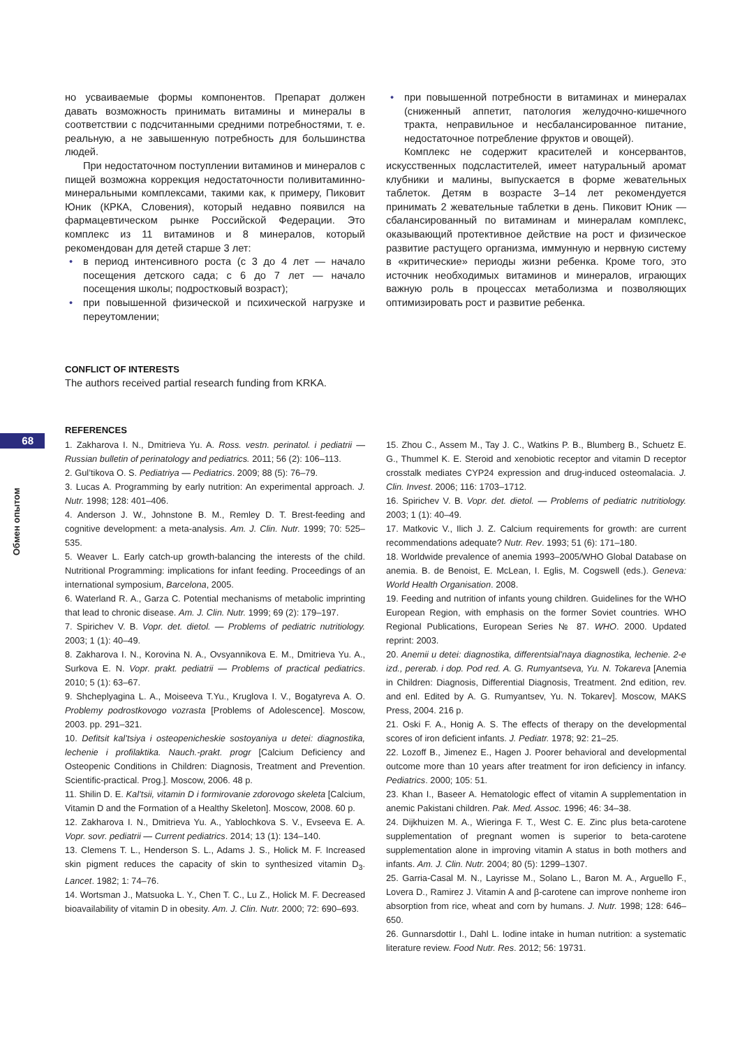68
Обмен опытом
но усваиваемые формы компонентов. Препарат должен давать возможность принимать витамины и минералы в соответствии с подсчитанными средними потребностями, т. е. реальную, а не завышенную потребность для большинства людей.
При недостаточном поступлении витаминов и минералов с пищей возможна коррекция недостаточности поливитаминно-минеральными комплексами, такими как, к примеру, Пиковит Юник (КРКА, Словения), который недавно появился на фармацевтическом рынке Российской Федерации. Это комплекс из 11 витаминов и 8 минералов, который рекомендован для детей старше 3 лет:
• в период интенсивного роста (с 3 до 4 лет — начало посещения детского сада; с 6 до 7 лет — начало посещения школы; подростковый возраст);
• при повышенной физической и психической нагрузке и переутомлении;
• при повышенной потребности в витаминах и минералах (сниженный аппетит, патология желудочно-кишечного тракта, неправильное и несбалансированное питание, недостаточное потребление фруктов и овощей).
Комплекс не содержит красителей и консервантов, искусственных подсластителей, имеет натуральный аромат клубники и малины, выпускается в форме жевательных таблеток. Детям в возрасте 3–14 лет рекомендуется принимать 2 жевательные таблетки в день. Пиковит Юник — сбалансированный по витаминам и минералам комплекс, оказывающий протективное действие на рост и физическое развитие растущего организма, иммунную и нервную систему в «критические» периоды жизни ребенка. Кроме того, это источник необходимых витаминов и минералов, играющих важную роль в процессах метаболизма и позволяющих оптимизировать рост и развитие ребенка.
CONFLICT OF INTERESTS
The authors received partial research funding from KRKA.
REFERENCES
1. Zakharova I. N., Dmitrieva Yu. A. Ross. vestn. perinatol. i pediatrii — Russian bulletin of perinatology and pediatrics. 2011; 56 (2): 106–113.
2. Gul’tikova O. S. Pediatriya — Pediatrics. 2009; 88 (5): 76–79.
3. Lucas A. Programming by early nutrition: An experimental approach. J. Nutr. 1998; 128: 401–406.
4. Anderson J. W., Johnstone B. M., Remley D. T. Brest-feeding and cognitive development: a meta-analysis. Am. J. Clin. Nutr. 1999; 70: 525–535.
5. Weaver L. Early catch-up growth-balancing the interests of the child. Nutritional Programming: implications for infant feeding. Proceedings of an international symposium, Barcelona, 2005.
6. Waterland R. A., Garza C. Potential mechanisms of metabolic imprinting that lead to chronic disease. Am. J. Clin. Nutr. 1999; 69 (2): 179–197.
7. Spirichev V. B. Vopr. det. dietol. — Problems of pediatric nutritiology. 2003; 1 (1): 40–49.
8. Zakharova I. N., Korovina N. A., Ovsyannikova E. M., Dmitrieva Yu. A., Surkova E. N. Vopr. prakt. pediatrii — Problems of practical pediatrics. 2010; 5 (1): 63–67.
9. Shcheplyagina L. A., Moiseeva T.Yu., Kruglova I. V., Bogatyreva A. O. Problemy podrostkovogo vozrasta [Problems of Adolescence]. Moscow, 2003. pp. 291–321.
10. Defitsit kal’tsiya i osteopenicheskie sostoyaniya u detei: diagnostika, lechenie i profilaktika. Nauch.-prakt. progr [Calcium Deficiency and Osteopenic Conditions in Children: Diagnosis, Treatment and Prevention. Scientific-practical. Prog.]. Moscow, 2006. 48 p.
11. Shilin D. E. Kal’tsii, vitamin D i formirovanie zdorovogo skeleta [Calcium, Vitamin D and the Formation of a Healthy Skeleton]. Moscow, 2008. 60 p.
12. Zakharova I. N., Dmitrieva Yu. A., Yablochkova S. V., Evseeva E. A. Vopr. sovr. pediatrii — Current pediatrics. 2014; 13 (1): 134–140.
13. Clemens T. L., Henderson S. L., Adams J. S., Holick M. F. Increased skin pigment reduces the capacity of skin to synthesized vitamin D<sub>3</sub>. Lancet. 1982; 1: 74–76.
14. Wortsman J., Matsuoka L. Y., Chen T. C., Lu Z., Holick M. F. Decreased bioavailability of vitamin D in obesity. Am. J. Clin. Nutr. 2000; 72: 690–693.
15. Zhou C., Assem M., Tay J. C., Watkins P. B., Blumberg B., Schuetz E. G., Thummel K. E. Steroid and xenobiotic receptor and vitamin D receptor crosstalk mediates CYP24 expression and drug-induced osteomalacia. J. Clin. Invest. 2006; 116: 1703–1712.
16. Spirichev V. B. Vopr. det. dietol. — Problems of pediatric nutritiology. 2003; 1 (1): 40–49.
17. Matkovic V., Ilich J. Z. Calcium requirements for growth: are current recommendations adequate? Nutr. Rev. 1993; 51 (6): 171–180.
18. Worldwide prevalence of anemia 1993–2005/WHO Global Database on anemia. B. de Benoist, E. McLean, I. Eglis, M. Cogswell (eds.). Geneva: World Health Organisation. 2008.
19. Feeding and nutrition of infants young children. Guidelines for the WHO European Region, with emphasis on the former Soviet countries. WHO Regional Publications, European Series № 87. WHO. 2000. Updated reprint: 2003.
20. Anemii u detei: diagnostika, differentsial’naya diagnostika, lechenie. 2-e izd., pererab. i dop. Pod red. A. G. Rumyantseva, Yu. N. Tokareva [Anemia in Children: Diagnosis, Differential Diagnosis, Treatment. 2nd edition, rev. and enl. Edited by A. G. Rumyantsev, Yu. N. Tokarev]. Moscow, MAKS Press, 2004. 216 p.
21. Oski F. A., Honig A. S. The effects of therapy on the developmental scores of iron deficient infants. J. Pediatr. 1978; 92: 21–25.
22. Lozoff B., Jimenez E., Hagen J. Poorer behavioral and developmental outcome more than 10 years after treatment for iron deficiency in infancy. Pediatrics. 2000; 105: 51.
23. Khan I., Baseer A. Hematologic effect of vitamin A supplementation in anemic Pakistani children. Pak. Med. Assoc. 1996; 46: 34–38.
24. Dijkhuizen M. A., Wieringa F. T., West C. E. Zinc plus beta-carotene supplementation of pregnant women is superior to beta-carotene supplementation alone in improving vitamin A status in both mothers and infants. Am. J. Clin. Nutr. 2004; 80 (5): 1299–1307.
25. Garria-Casal M. N., Layrisse M., Solano L., Baron M. A., Arguello F., Lovera D., Ramirez J. Vitamin A and β-carotene can improve nonheme iron absorption from rice, wheat and corn by humans. J. Nutr. 1998; 128: 646–650.
26. Gunnarsdottir I., Dahl L. Iodine intake in human nutrition: a systematic literature review. Food Nutr. Res. 2012; 56: 19731.